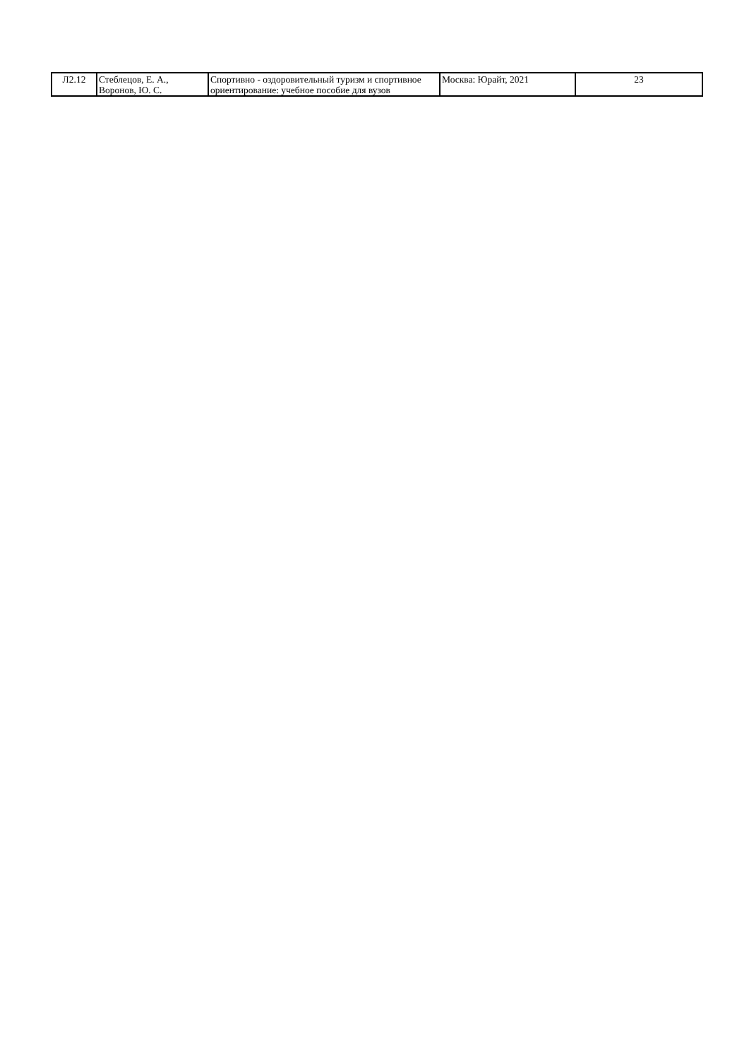| Л2.12 | Стеблецов, Е. А., Воронов, Ю. С. | Спортивно - оздоровительный туризм и спортивное ориентирование: учебное пособие для вузов | Москва: Юрайт, 2021 | 23 |